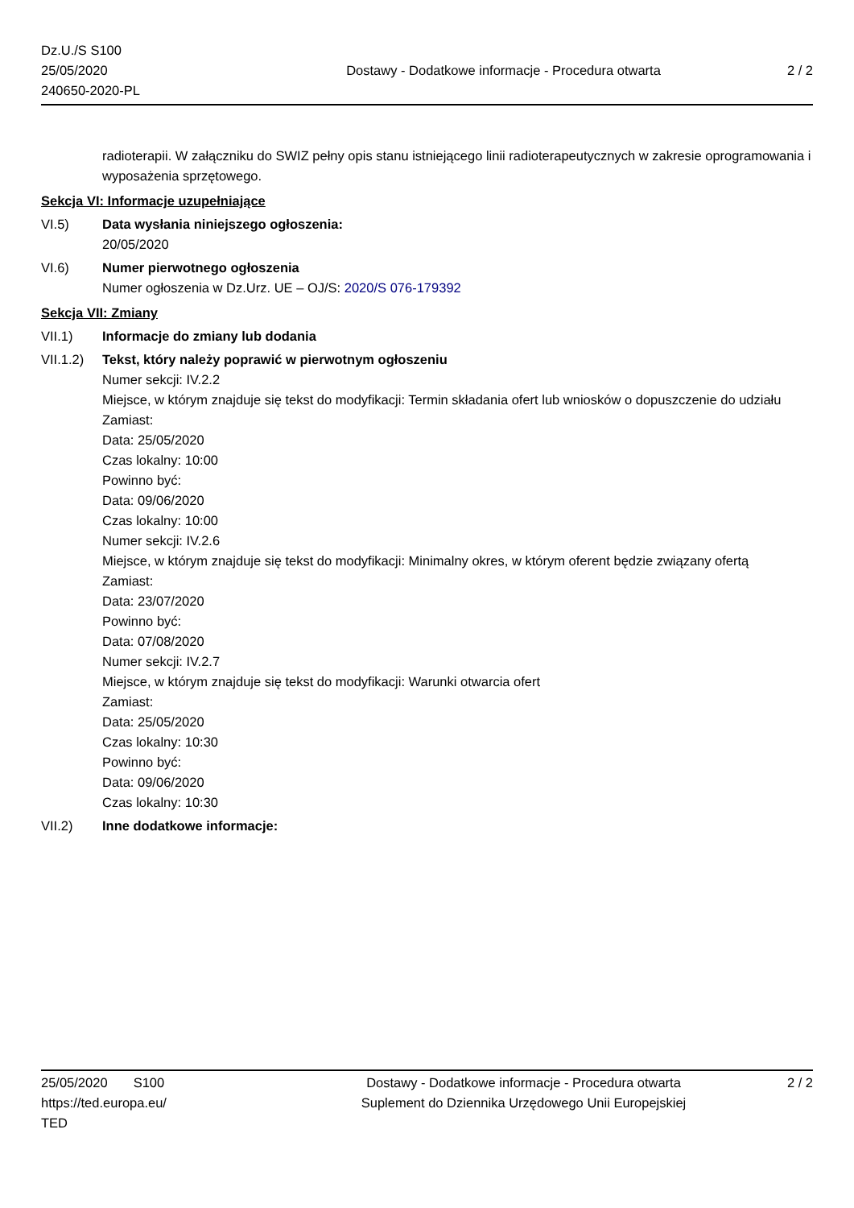Dz.U./S S100
25/05/2020
240650-2020-PL
Dostawy - Dodatkowe informacje - Procedura otwarta
2 / 2
radioterapii. W załączniku do SWIZ pełny opis stanu istniejącego linii radioterapeutycznych w zakresie oprogramowania i wyposażenia sprzętowego.
Sekcja VI: Informacje uzupełniające
VI.5) Data wysłania niniejszego ogłoszenia:
20/05/2020
VI.6) Numer pierwotnego ogłoszenia
Numer ogłoszenia w Dz.Urz. UE – OJ/S: 2020/S 076-179392
Sekcja VII: Zmiany
VII.1) Informacje do zmiany lub dodania
VII.1.2)
Tekst, który należy poprawić w pierwotnym ogłoszeniu
Numer sekcji: IV.2.2
Miejsce, w którym znajduje się tekst do modyfikacji: Termin składania ofert lub wniosków o dopuszczenie do udziału
Zamiast:
Data: 25/05/2020
Czas lokalny: 10:00
Powinno być:
Data: 09/06/2020
Czas lokalny: 10:00
Numer sekcji: IV.2.6
Miejsce, w którym znajduje się tekst do modyfikacji: Minimalny okres, w którym oferent będzie związany ofertą
Zamiast:
Data: 23/07/2020
Powinno być:
Data: 07/08/2020
Numer sekcji: IV.2.7
Miejsce, w którym znajduje się tekst do modyfikacji: Warunki otwarcia ofert
Zamiast:
Data: 25/05/2020
Czas lokalny: 10:30
Powinno być:
Data: 09/06/2020
Czas lokalny: 10:30
VII.2) Inne dodatkowe informacje:
25/05/2020 S100
https://ted.europa.eu/
TED
Dostawy - Dodatkowe informacje - Procedura otwarta
Suplement do Dziennika Urzędowego Unii Europejskiej
2 / 2